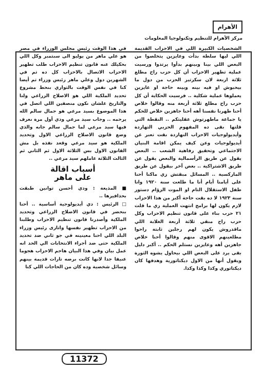الأهرام
مركز الأهرام للتنظيم وتكنولوجيا المعلومات
الشخصيات الكبيرة اللي في الاحزاب القديمة اللي ليها سلطة بدأت وعايزين يتخلصوا من البعض اللي بينا وبينهم بدأوا يرتدوا ورسيت عملية تطهير الاحزاب أن كل حزب راح مطلع ثلاثة اربعة لان سكرتير الحزب من دول ما بيحبوش او فيه بينه وبينه حاجة او عايزين يعملوها عملية شكلية .. فرسيت الحكاية أن كل حزب راح مطلع ثلاثة أربعة منه وقالوا خلاص أحنا طهرنا نفسنا أهه أحنا جاهزين خلاص للحكم يا جماعة ماطهرتوش عقليتكم .. النقطة التي قلتها بقى ده المفهوم الحزبي التهاردة وأيديولوجيات الاحزاب النهاردة بقت تعبر عن أيديولوجيات وعن كيف يمكن اقامة البنيان الاجتماعي وتحقيق رفاهية الشعب .. البعض يقول عن طريق الرأسمالية والبعض يقول عن طريق الاشتراكية .. بعض آخر بيقول عن طريق الماركسية .. المسائل مبقتش زي ماكنا أحنا على أيامنا أيام أنا ما طلعت سنة ١٩٢٠ وانا طفل الاستقلال التام او الموت الزؤام دستور سنة ١٩٢٣ لا ده بقت حاجة أكبر من هذا الاحزاب لازم يكون لها برامج انتهت العملية زي ما قلت ٢١ حزب بناء على قانون تنظيم الاحزاب وكل حزب راح منقي ثلاثة أربعة الغلابة اللي ماقدروش يكون لهم رجلين ثابتة راحوا مطلعينهم الاقوى منهم وقالوا أحنا خلاص جاهزين أهه وعايزين نستلم الحكم .. أكبر دليل بقى يرد على البعض اللي بيحاول يشوه الثورة ويقول أنها من الاول ديكتاتورية وهدفها كان ديكتاتوري وكذا وكذا وكذا.
في هذا الوقت رئيس مجلس الوزراء في مصر هو علي ماهر من يوليو الى سبتمبر وكل اللي بحكيلك عنه قانون تنظيم الاحزاب طلب تطهير الاحزاب الاتصال بالاحزاب كل ده تم في الشهرين دول وعلي ماهر رئيس وزراء تم أيضا كنا في نفس الوقت بالتوازي بنحط مشروع تحديد الملكية اللي هو الاصلاح الزراعي ولنا والتاريخ علشان نكون منصفين اللي اتصل في هذا الموضوع بسيد مرعي هو جمال سالم الله يرحمه .. وجاب سيد مرعي ودي أول مرة نعرف فيها سيد مرعي لما جمال سالم جابه والذي وضع قانون الاصلاح الزراعي الاول وتحديد الملكية هو سيد مرعي وقعد نفذه بل مش القانون الاول بس الثلاثة الاول ثم الثاني ثم الثالث الثلاثة عاملهم سيد مرعي ..
أسباب اقالة
على ماهر
■ المذيعة : ودي أحسن توانين طبقت بحذافيرها ..
□ الرئيس : دي أيديولوجية أساسية .. أحنا بنحضر في قانون الاصلاح الزراعي وتحديد الملكية وأصدرنا قانون تنظيم الاحزاب وطلبنا من الاحزاب تطهير نفسها واتارى رئيس وزراء البلد اللي احنا معينينه في جو ثاني ضد تحديد الملكية حتى ضد أجراء الانتخابات الي الحد انه عمل بيان وفي هذا البيان هاجم الاحزاب هجوما عنيفا جدا لانها كانت برضه تارات قديمة بينهم وسائل شخصية وده كان من الحاجات اللي كنا
11372